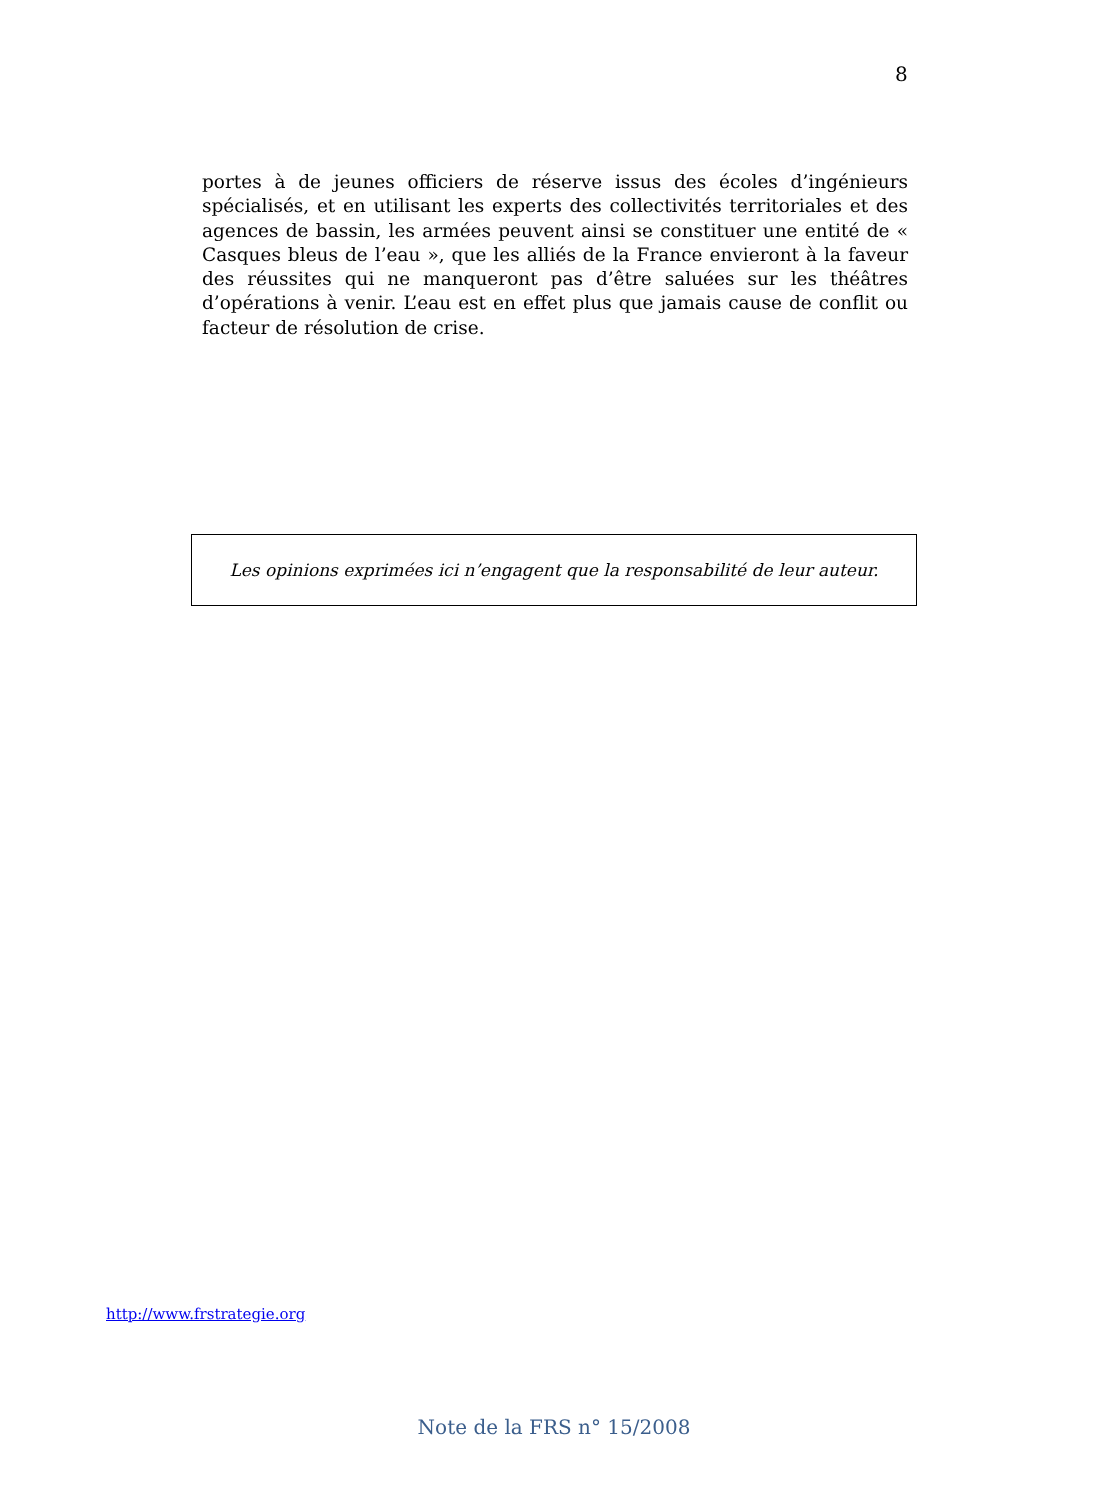8
portes à de jeunes officiers de réserve issus des écoles d’ingénieurs spécialisés, et en utilisant les experts des collectivités territoriales et des agences de bassin, les armées peuvent ainsi se constituer une entité de « Casques bleus de l’eau », que les alliés de la France envieront à la faveur des réussites qui ne manqueront pas d’être saluées sur les théâtres d’opérations à venir. L’eau est en effet plus que jamais cause de conflit ou facteur de résolution de crise.
Les opinions exprimées ici n’engagent que la responsabilité de leur auteur.
http://www.frstrategie.org
Note de la FRS n° 15/2008